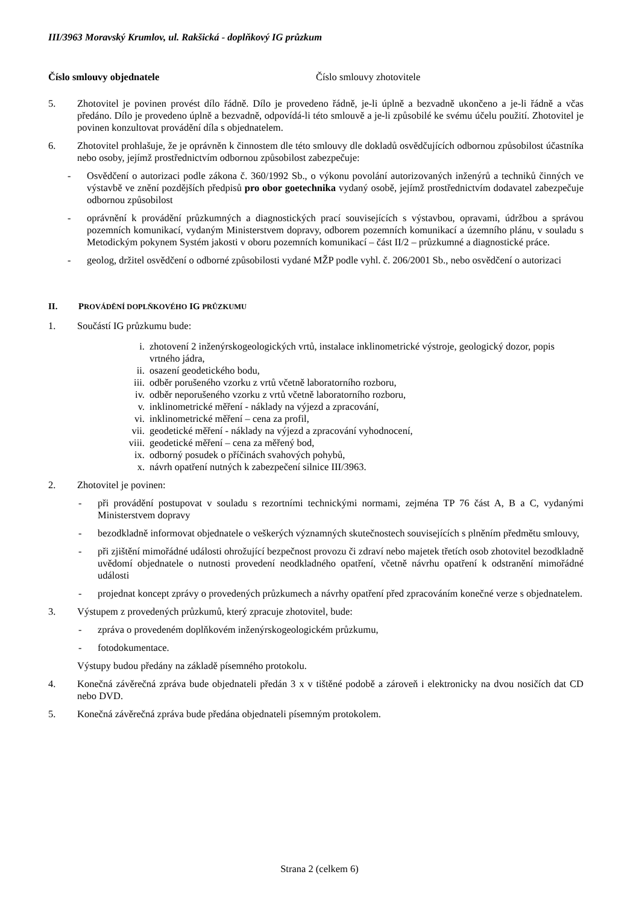III/3963 Moravský Krumlov, ul. Rakšická - doplňkový IG průzkum
Číslo smlouvy objednatele Číslo smlouvy zhotovitele
5. Zhotovitel je povinen provést dílo řádně. Dílo je provedeno řádně, je-li úplně a bezvadně ukončeno a je-li řádně a včas předáno. Dílo je provedeno úplně a bezvadně, odpovídá-li této smlouvě a je-li způsobilé ke svému účelu použití. Zhotovitel je povinen konzultovat provádění díla s objednatelem.
6. Zhotovitel prohlašuje, že je oprávněn k činnostem dle této smlouvy dle dokladů osvědčujících odbornou způsobilost účastníka nebo osoby, jejímž prostřednictvím odbornou způsobilost zabezpečuje:
- Osvědčení o autorizaci podle zákona č. 360/1992 Sb., o výkonu povolání autorizovaných inženýrů a techniků činných ve výstavbě ve znění pozdějších předpisů pro obor goetechnika vydaný osobě, jejímž prostřednictvím dodavatel zabezpečuje odbornou způsobilost
- oprávnění k provádění průzkumných a diagnostických prací souvisejících s výstavbou, opravami, údržbou a správou pozemních komunikací, vydaným Ministerstvem dopravy, odborem pozemních komunikací a územního plánu, v souladu s Metodickým pokynem Systém jakosti v oboru pozemních komunikací – část II/2 – průzkumné a diagnostické práce.
- geolog, držitel osvědčení o odborné způsobilosti vydané MŽP podle vyhl. č. 206/2001 Sb., nebo osvědčení o autorizaci
II. PROVÁDĚNÍ DOPLŇKOVÉHO IG PRŮZKUMU
1. Součástí IG průzkumu bude:
i. zhotovení 2 inženýrskogeologických vrtů, instalace inklinometrické výstroje, geologický dozor, popis
vrtného jádra,
ii. osazení geodetického bodu,
iii. odběr porušeného vzorku z vrtů včetně laboratorního rozboru,
iv. odběr neporušeného vzorku z vrtů včetně laboratorního rozboru,
v. inklinometrické měření - náklady na výjezd a zpracování,
vi. inklinometrické měření – cena za profil,
vii. geodetické měření - náklady na výjezd a zpracování vyhodnocení,
viii. geodetické měření – cena za měřený bod,
ix. odborný posudek o příčinách svahových pohybů,
x. návrh opatření nutných k zabezpečení silnice III/3963.
2. Zhotovitel je povinen:
- při provádění postupovat v souladu s rezortními technickými normami, zejména TP 76 část A, B a C, vydanými Ministerstvem dopravy
- bezodkladně informovat objednatele o veškerých významných skutečnostech souvisejících s plněním předmětu smlouvy,
- při zjištění mimořádné události ohrožující bezpečnost provozu či zdraví nebo majetek třetích osob zhotovitel bezodkladně uvědomí objednatele o nutnosti provedení neodkladného opatření, včetně návrhu opatření k odstranění mimořádné události
- projednat koncept zprávy o provedených průzkumech a návrhy opatření před zpracováním konečné verze s objednatelem.
3. Výstupem z provedených průzkumů, který zpracuje zhotovitel, bude:
- zpráva o provedeném doplňkovém inženýrskogeologickém průzkumu,
- fotodokumentace.
Výstupy budou předány na základě písemného protokolu.
4. Konečná závěrečná zpráva bude objednateli předán 3 x v tištěné podobě a zároveň i elektronicky na dvou nosičích dat CD nebo DVD.
5. Konečná závěrečná zpráva bude předána objednateli písemným protokolem.
Strana 2 (celkem 6)